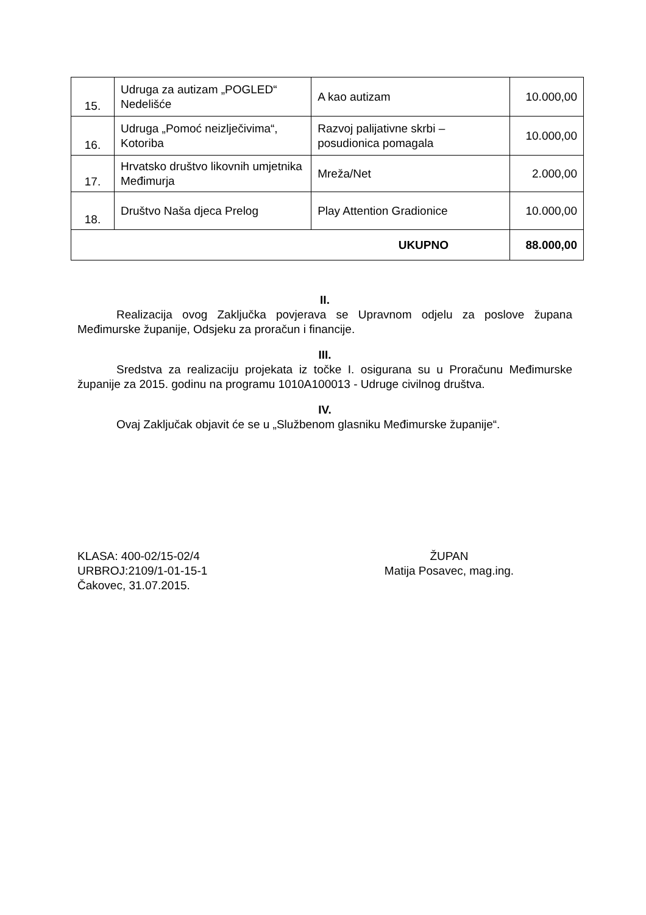| 15. | Udruga za autizam „POGLED“ Nedelišće | A kao autizam | 10.000,00 |
| 16. | Udruga „Pomoć neizlječivima“, Kotoriba | Razvoj palijativne skrbi – posudionica pomagala | 10.000,00 |
| 17. | Hrvatsko društvo likovnih umjetnika Međimurja | Mreža/Net | 2.000,00 |
| 18. | Društvo Naša djeca Prelog | Play Attention Gradionice | 10.000,00 |
| UKUPNO | | | 88.000,00 |
II.
Realizacija ovog Zaključka povjerava se Upravnom odjelu za poslove župana Međimurske županije, Odsjeku za proračun i financije.
III.
Sredstva za realizaciju projekata iz točke I. osigurana su u Proračunu Međimurske županije za 2015. godinu na programu 1010A100013 - Udruge civilnog društva.
IV.
Ovaj Zaključak objavit će se u „Službenom glasniku Međimurske županije“.
KLASA: 400-02/15-02/4
URBROJ:2109/1-01-15-1
Čakovec, 31.07.2015.
ŽUPAN
Matija Posavec, mag.ing.